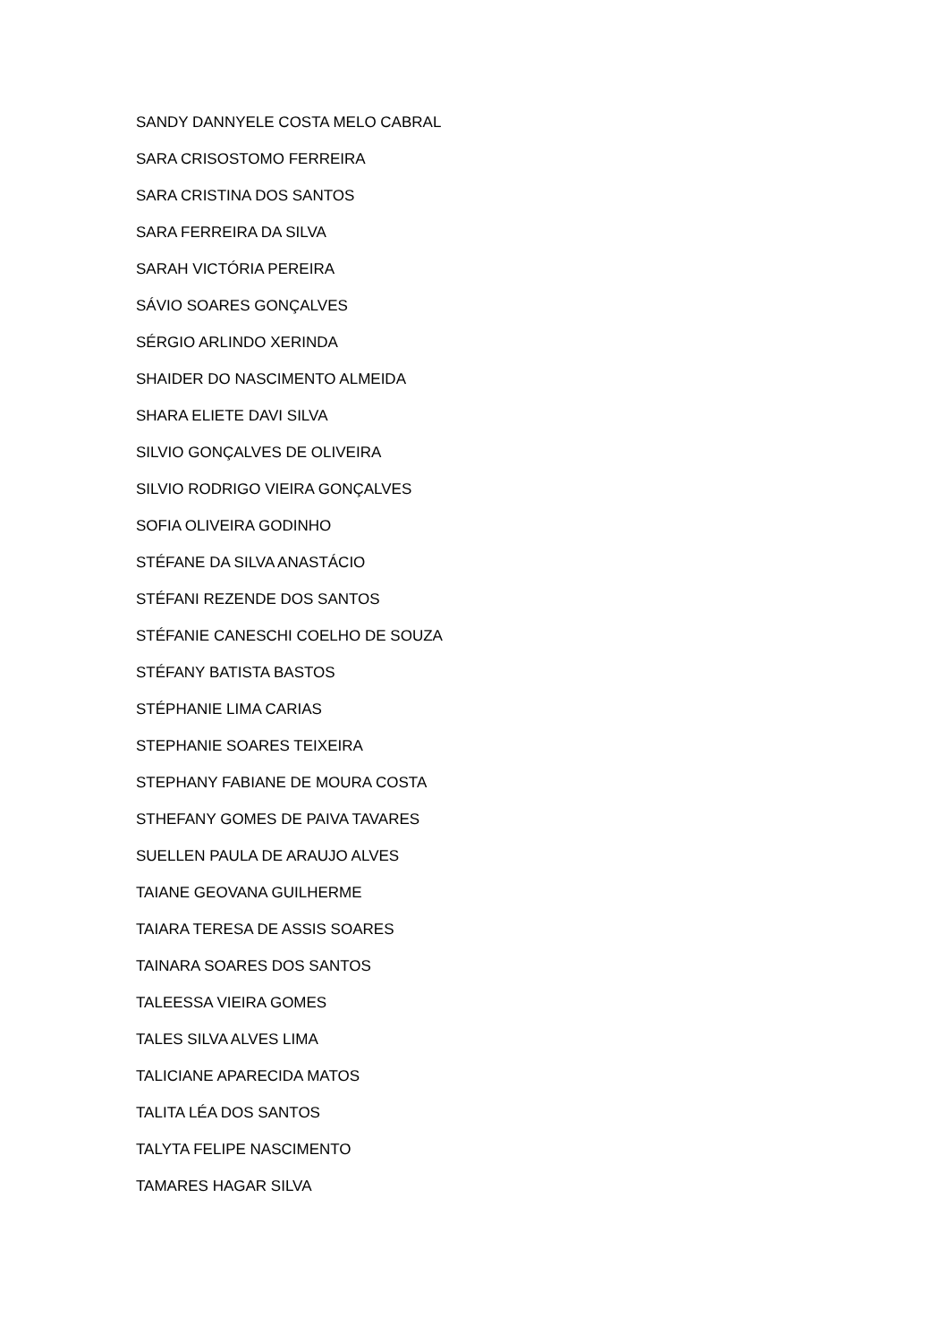SANDY DANNYELE COSTA MELO CABRAL
SARA CRISOSTOMO FERREIRA
SARA CRISTINA DOS SANTOS
SARA FERREIRA DA SILVA
SARAH VICTÓRIA PEREIRA
SÁVIO SOARES GONÇALVES
SÉRGIO ARLINDO XERINDA
SHAIDER DO NASCIMENTO ALMEIDA
SHARA ELIETE DAVI SILVA
SILVIO GONÇALVES DE OLIVEIRA
SILVIO RODRIGO VIEIRA GONÇALVES
SOFIA OLIVEIRA GODINHO
STÉFANE DA SILVA ANASTÁCIO
STÉFANI REZENDE DOS SANTOS
STÉFANIE CANESCHI COELHO DE SOUZA
STÉFANY BATISTA BASTOS
STÉPHANIE LIMA CARIAS
STEPHANIE SOARES TEIXEIRA
STEPHANY FABIANE DE MOURA COSTA
STHEFANY GOMES DE PAIVA TAVARES
SUELLEN PAULA DE ARAUJO ALVES
TAIANE GEOVANA GUILHERME
TAIARA TERESA DE ASSIS SOARES
TAINARA SOARES DOS SANTOS
TALEESSA VIEIRA GOMES
TALES SILVA ALVES LIMA
TALICIANE APARECIDA MATOS
TALITA LÉA DOS SANTOS
TALYTA FELIPE NASCIMENTO
TAMARES HAGAR SILVA